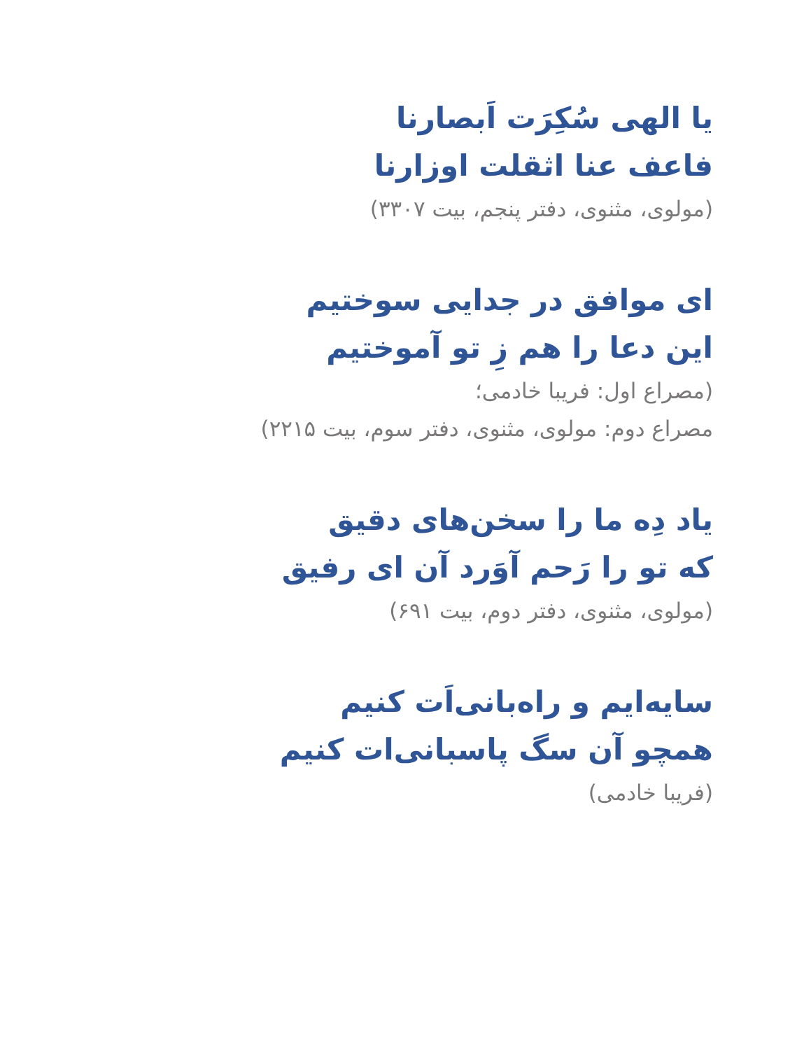یا الهی سُکِرَت اَبصارنا
فاعف عنا اثقلت اوزارنا
(مولوی، مثنوی، دفتر پنجم، بیت ۳۳۰۷)
ای موافق در جدایی سوختیم
این دعا را هم زِ تو آموختیم
(مصراع اول: فریبا خادمی؛
مصراع دوم: مولوی، مثنوی، دفتر سوم، بیت ۲۲۱۵)
یاد دِه ما را سخن‌های دقیق
که تو را رَحم آوَرد آن ای رفیق
(مولوی، مثنوی، دفتر دوم، بیت ۶۹۱)
سایه‌ایم و راه‌بانی‌اَت کنیم
همچو آن سگ پاسبانی‌ات کنیم
(فریبا خادمی)